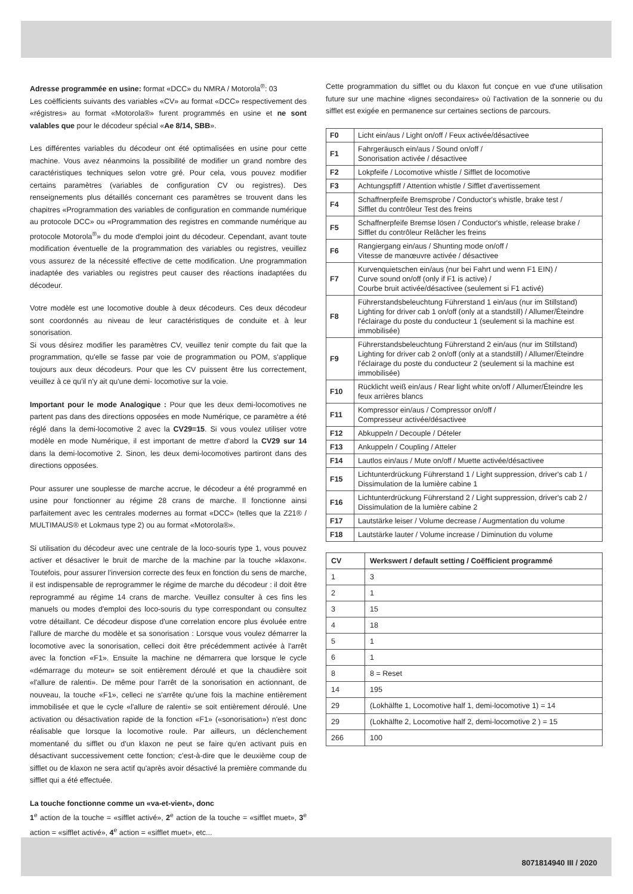Adresse programmée en usine: format «DCC» du NMRA / Motorola<sup>®</sup>: 03
Les coëfficients suivants des variables «CV» au format «DCC» respectivement des «régistres» au format «Motorola®» furent programmés en usine et ne sont valables que pour le décodeur spécial «Ae 8/14, SBB».
Les différentes variables du décodeur ont été optimalisées en usine pour cette machine. Vous avez néanmoins la possibilité de modifier un grand nombre des caractéristiques techniques selon votre gré. Pour cela, vous pouvez modifier certains paramètres (variables de configuration CV ou registres). Des renseignements plus détaillés concernant ces paramètres se trouvent dans les chapitres «Programmation des variables de configuration en commande numérique au protocole DCC» ou «Programmation des registres en commande numérique au protocole Motorola<sup>®</sup>» du mode d'emploi joint du décodeur. Cependant, avant toute modification éventuelle de la programmation des variables ou registres, veuillez vous assurez de la nécessité effective de cette modification. Une programmation inadaptée des variables ou registres peut causer des réactions inadaptées du décodeur.
Votre modèle est une locomotive double à deux décodeurs. Ces deux décodeur sont coordonnés au niveau de leur caractéristiques de conduite et à leur sonorisation.
Si vous désirez modifier les paramètres CV, veuillez tenir compte du fait que la programmation, qu'elle se fasse par voie de programmation ou POM, s'applique toujours aux deux décodeurs. Pour que les CV puissent être lus correctement, veuillez à ce qu'il n'y ait qu'une demi- locomotive sur la voie.
Important pour le mode Analogique : Pour que les deux demi-locomotives ne partent pas dans des directions opposées en mode Numérique, ce paramètre a été réglé dans la demi-locomotive 2 avec la CV29=15. Si vous voulez utiliser votre modèle en mode Numérique, il est important de mettre d'abord la CV29 sur 14 dans la demi-locomotive 2. Sinon, les deux demi-locomotives partiront dans des directions opposées.
Pour assurer une souplesse de marche accrue, le décodeur a été programmé en usine pour fonctionner au régime 28 crans de marche. Il fonctionne ainsi parfaitement avec les centrales modernes au format «DCC» (telles que la Z21® / MULTIMAUS® et Lokmaus type 2) ou au format «Motorola®».
Si utilisation du décodeur avec une centrale de la loco-souris type 1, vous pouvez activer et désactiver le bruit de marche de la machine par la touche »klaxon«. Toutefois, pour assurer l'inversion correcte des feux en fonction du sens de marche, il est indispensable de reprogrammer le régime de marche du décodeur : il doit être reprogrammé au régime 14 crans de marche. Veuillez consulter à ces fins les manuels ou modes d'emploi des loco-souris du type correspondant ou consultez votre détaillant. Ce décodeur dispose d'une correlation encore plus évoluée entre l'allure de marche du modèle et sa sonorisation : Lorsque vous voulez démarrer la locomotive avec la sonorisation, celleci doit être précédemment activée à l'arrêt avec la fonction «F1». Ensuite la machine ne démarrera que lorsque le cycle «démarrage du moteur» se soit entièrement déroulé et que la chaudière soit «l'allure de ralenti». De même pour l'arrêt de la sonorisation en actionnant, de nouveau, la touche «F1», celleci ne s'arrête qu'une fois la machine entièrement immobilisée et que le cycle «l'allure de ralenti» se soit entièrement déroulé. Une activation ou désactivation rapide de la fonction «F1» («sonorisation») n'est donc réalisable que lorsque la locomotive roule. Par ailleurs, un déclenchement momentané du sifflet ou d'un klaxon ne peut se faire qu'en activant puis en désactivant successivement cette fonction; c'est-à-dire que le deuxième coup de sifflet ou de klaxon ne sera actif qu'après avoir désactivé la première commande du sifflet qui a été effectuée.
La touche fonctionne comme un «va-et-vient», donc
1<sup>e</sup> action de la touche = «sifflet activé», 2<sup>e</sup> action de la touche = «sifflet muet», 3<sup>e</sup> action = «sifflet activé», 4<sup>e</sup> action = «sifflet muet», etc...
Cette programmation du sifflet ou du klaxon fut conçue en vue d'une utilisation future sur une machine «lignes secondaires» où l'activation de la sonnerie ou du sifflet est exigée en permanence sur certaines sections de parcours.
| F0 | Licht ein/aus / Light on/off / Feux activée/désactivee |
| F1 | Fahrgeräusch ein/aus / Sound on/off / Sonorisation activée / désactivee |
| F2 | Lokpfeife / Locomotive whistle / Sifflet de locomotive |
| F3 | Achtungspfiff / Attention whistle / Sifflet d'avertissement |
| F4 | Schaffnerpfeife Bremsprobe / Conductor's whistle, brake test / Sifflet du contrôleur Test des freins |
| F5 | Schaffnerpfeife Bremse lösen / Conductor's whistle, release brake / Sifflet du contrôleur Relâcher les freins |
| F6 | Rangiergang ein/aus / Shunting mode on/off / Vitesse de manœuvre activée / désactivee |
| F7 | Kurvenquietschen ein/aus (nur bei Fahrt und wenn F1 EIN) / Curve sound on/off (only if F1 is active) / Courbe bruit activée/désactivee (seulement si F1 activé) |
| F8 | Führerstandsbeleuchtung Führerstand 1 ein/aus (nur im Stillstand) Lighting for driver cab 1 on/off (only at a standstill) / Allumer/Éteindre l'éclairage du poste du conducteur 1 (seulement si la machine est immobilisée) |
| F9 | Führerstandsbeleuchtung Führerstand 2 ein/aus (nur im Stillstand) Lighting for driver cab 2 on/off (only at a standstill) / Allumer/Éteindre l'éclairage du poste du conducteur 2 (seulement si la machine est immobilisée) |
| F10 | Rücklicht weiß ein/aus / Rear light white on/off / Allumer/Éteindre les feux arrières blancs |
| F11 | Kompressor ein/aus / Compressor on/off / Compresseur activée/désactivee |
| F12 | Abkuppeln / Decouple / Dételer |
| F13 | Ankuppeln / Coupling / Atteler |
| F14 | Lautlos ein/aus / Mute on/off / Muette activée/désactivee |
| F15 | Lichtunterdrückung Führerstand 1 / Light suppression, driver's cab 1 / Dissimulation de la lumière cabine 1 |
| F16 | Lichtunterdrückung Führerstand 2 / Light suppression, driver's cab 2 / Dissimulation de la lumière cabine 2 |
| F17 | Lautstärke leiser / Volume decrease / Augmentation du volume |
| F18 | Lautstärke lauter / Volume increase / Diminution du volume |
| CV | Werkswert / default setting / Coëfficient programmé |
| --- | --- |
| 1 | 3 |
| 2 | 1 |
| 3 | 15 |
| 4 | 18 |
| 5 | 1 |
| 6 | 1 |
| 8 | 8 = Reset |
| 14 | 195 |
| 29 | (Lokhälfte 1, Locomotive half 1, demi-locomotive 1) = 14 |
| 29 | (Lokhälfte 2, Locomotive half 2, demi-locomotive 2 ) = 15 |
| 266 | 100 |
8071814940 III / 2020